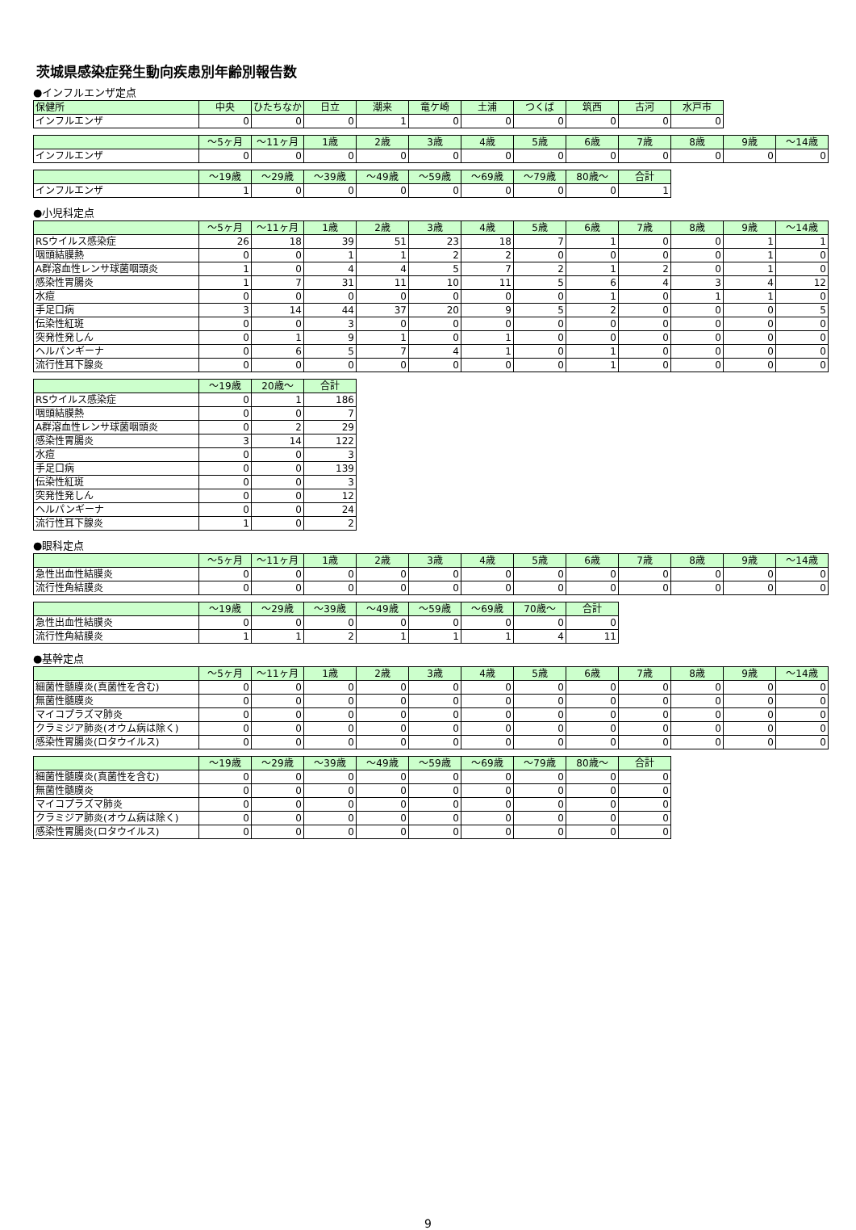茨城県感染症発生動向疾患別年齢別報告数
●インフルエンザ定点
| 保健所 | 中央 | ひたちなか | 日立 | 潮来 | 竜ケ崎 | 土浦 | つくば | 筑西 | 古河 | 水戸市 |
| --- | --- | --- | --- | --- | --- | --- | --- | --- | --- | --- |
| インフルエンザ | 0 | 0 | 0 | 1 | 0 | 0 | 0 | 0 | 0 | 0 |
| | ～5ヶ月 | ～11ヶ月 | 1歳 | 2歳 | 3歳 | 4歳 | 5歳 | 6歳 | 7歳 | 8歳 | 9歳 | ～14歳 |
| --- | --- | --- | --- | --- | --- | --- | --- | --- | --- | --- | --- | --- |
| インフルエンザ | 0 | 0 | 0 | 0 | 0 | 0 | 0 | 0 | 0 | 0 | 0 | 0 |
| | ～19歳 | ～29歳 | ～39歳 | ～49歳 | ～59歳 | ～69歳 | ～79歳 | 80歳～ | 合計 |
| --- | --- | --- | --- | --- | --- | --- | --- | --- | --- |
| インフルエンザ | 1 | 0 | 0 | 0 | 0 | 0 | 0 | 0 | 1 |
●小児科定点
| | ～5ヶ月 | ～11ヶ月 | 1歳 | 2歳 | 3歳 | 4歳 | 5歳 | 6歳 | 7歳 | 8歳 | 9歳 | ～14歳 |
| --- | --- | --- | --- | --- | --- | --- | --- | --- | --- | --- | --- | --- |
| RSウイルス感染症 | 26 | 18 | 39 | 51 | 23 | 18 | 7 | 1 | 0 | 0 | 1 | 1 |
| 咽頭結膜熱 | 0 | 0 | 1 | 1 | 2 | 2 | 0 | 0 | 0 | 0 | 1 | 0 |
| A群溶血性レンサ球菌咽頭炎 | 1 | 0 | 4 | 4 | 5 | 7 | 2 | 1 | 2 | 0 | 1 | 0 |
| 感染性胃腸炎 | 1 | 7 | 31 | 11 | 10 | 11 | 5 | 6 | 4 | 3 | 4 | 12 |
| 水痘 | 0 | 0 | 0 | 0 | 0 | 0 | 0 | 1 | 0 | 1 | 1 | 0 |
| 手足口病 | 3 | 14 | 44 | 37 | 20 | 9 | 5 | 2 | 0 | 0 | 0 | 5 |
| 伝染性紅斑 | 0 | 0 | 3 | 0 | 0 | 0 | 0 | 0 | 0 | 0 | 0 | 0 |
| 突発性発しん | 0 | 1 | 9 | 1 | 0 | 1 | 0 | 0 | 0 | 0 | 0 | 0 |
| ヘルパンギーナ | 0 | 6 | 5 | 7 | 4 | 1 | 0 | 1 | 0 | 0 | 0 | 0 |
| 流行性耳下腺炎 | 0 | 0 | 0 | 0 | 0 | 0 | 0 | 1 | 0 | 0 | 0 | 0 |
| | ～19歳 | 20歳～ | 合計 |
| --- | --- | --- | --- |
| RSウイルス感染症 | 0 | 1 | 186 |
| 咽頭結膜熱 | 0 | 0 | 7 |
| A群溶血性レンサ球菌咽頭炎 | 0 | 2 | 29 |
| 感染性胃腸炎 | 3 | 14 | 122 |
| 水痘 | 0 | 0 | 3 |
| 手足口病 | 0 | 0 | 139 |
| 伝染性紅斑 | 0 | 0 | 3 |
| 突発性発しん | 0 | 0 | 12 |
| ヘルパンギーナ | 0 | 0 | 24 |
| 流行性耳下腺炎 | 1 | 0 | 2 |
●眼科定点
| | ～5ヶ月 | ～11ヶ月 | 1歳 | 2歳 | 3歳 | 4歳 | 5歳 | 6歳 | 7歳 | 8歳 | 9歳 | ～14歳 |
| --- | --- | --- | --- | --- | --- | --- | --- | --- | --- | --- | --- | --- |
| 急性出血性結膜炎 | 0 | 0 | 0 | 0 | 0 | 0 | 0 | 0 | 0 | 0 | 0 | 0 |
| 流行性角結膜炎 | 0 | 0 | 0 | 0 | 0 | 0 | 0 | 0 | 0 | 0 | 0 | 0 |
| | ～19歳 | ～29歳 | ～39歳 | ～49歳 | ～59歳 | ～69歳 | 70歳～ | 合計 |
| --- | --- | --- | --- | --- | --- | --- | --- | --- |
| 急性出血性結膜炎 | 0 | 0 | 0 | 0 | 0 | 0 | 0 | 0 |
| 流行性角結膜炎 | 1 | 1 | 2 | 1 | 1 | 1 | 4 | 11 |
●基幹定点
| | ～5ヶ月 | ～11ヶ月 | 1歳 | 2歳 | 3歳 | 4歳 | 5歳 | 6歳 | 7歳 | 8歳 | 9歳 | ～14歳 |
| --- | --- | --- | --- | --- | --- | --- | --- | --- | --- | --- | --- | --- |
| 細菌性髄膜炎(真菌性を含む) | 0 | 0 | 0 | 0 | 0 | 0 | 0 | 0 | 0 | 0 | 0 | 0 |
| 無菌性髄膜炎 | 0 | 0 | 0 | 0 | 0 | 0 | 0 | 0 | 0 | 0 | 0 | 0 |
| マイコプラズマ肺炎 | 0 | 0 | 0 | 0 | 0 | 0 | 0 | 0 | 0 | 0 | 0 | 0 |
| クラミジア肺炎(オウム病は除く) | 0 | 0 | 0 | 0 | 0 | 0 | 0 | 0 | 0 | 0 | 0 | 0 |
| 感染性胃腸炎(ロタウイルス) | 0 | 0 | 0 | 0 | 0 | 0 | 0 | 0 | 0 | 0 | 0 | 0 |
| | ～19歳 | ～29歳 | ～39歳 | ～49歳 | ～59歳 | ～69歳 | ～79歳 | 80歳～ | 合計 |
| --- | --- | --- | --- | --- | --- | --- | --- | --- | --- |
| 細菌性髄膜炎(真菌性を含む) | 0 | 0 | 0 | 0 | 0 | 0 | 0 | 0 | 0 |
| 無菌性髄膜炎 | 0 | 0 | 0 | 0 | 0 | 0 | 0 | 0 | 0 |
| マイコプラズマ肺炎 | 0 | 0 | 0 | 0 | 0 | 0 | 0 | 0 | 0 |
| クラミジア肺炎(オウム病は除く) | 0 | 0 | 0 | 0 | 0 | 0 | 0 | 0 | 0 |
| 感染性胃腸炎(ロタウイルス) | 0 | 0 | 0 | 0 | 0 | 0 | 0 | 0 | 0 |
9